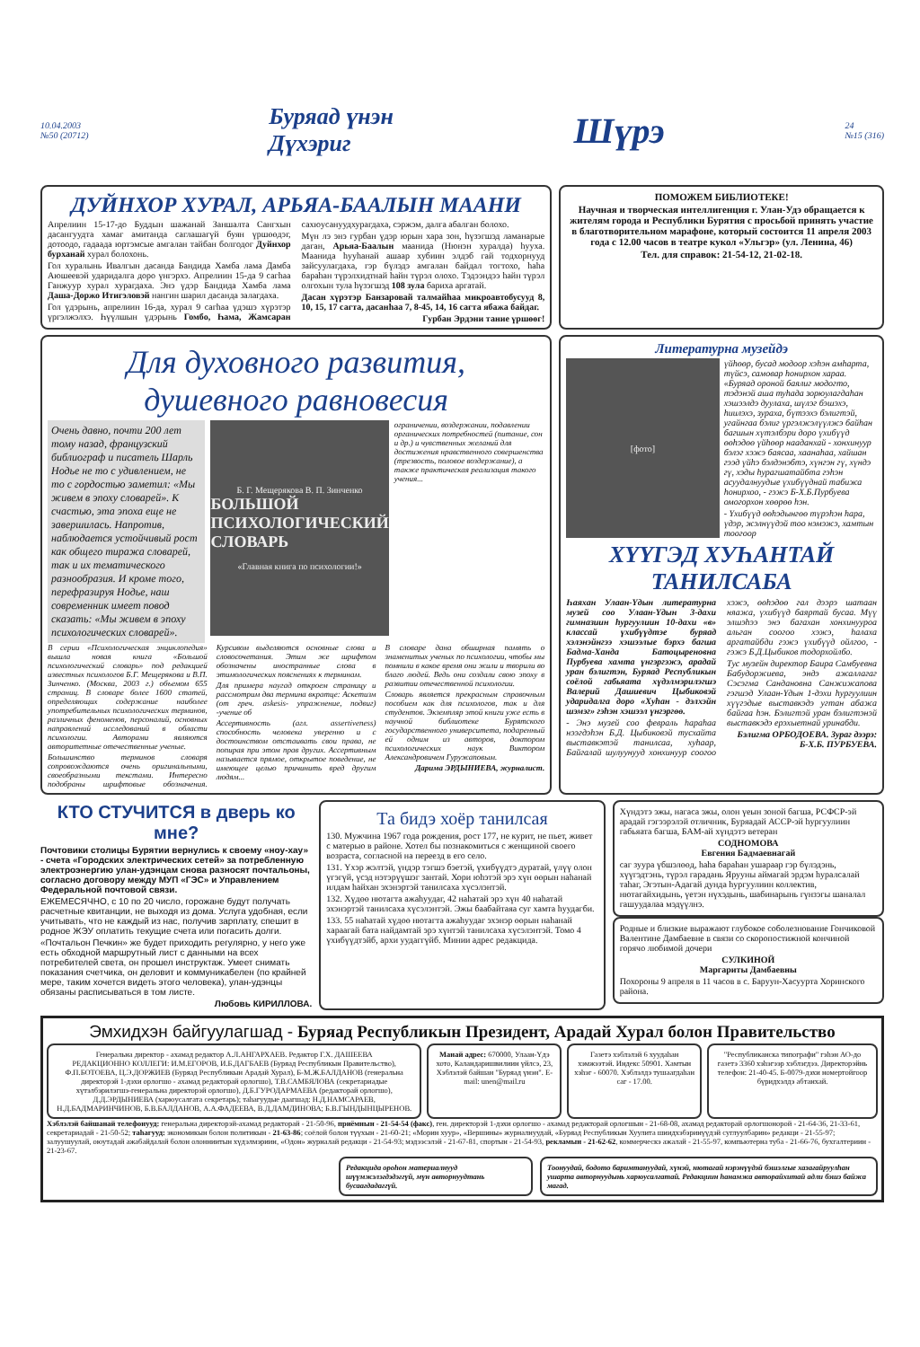10.04.2003
№50 (20712)
Буряад үнэн
Дүхэриг
Шүрэ
24
№15 (316)
ДУЙНХОР ХУРАЛ, АРЬЯА-БААЛЫН МААНИ
Апрелиин 15-17-до Буддын шажанай Заншалта Сангхын дасангуудта хамаг амитанда саглашагүй буян үршөөдэг, дотоодо, гадаада юртэмсые амгалан тайбан болгодог Дуйнхор бурханай хурал болохонь.
Гол хуралынь Ивалгын дасанда Бандида Хамба лама Дамба Аюшеевэй ударидалга доро үнгэрхэ. Апрелиин 15-да 9 сагһаа Ганжуур хурал хурагдаха. Энэ үдэр Бандида Хамба лама Даша-Доржо Итигэловэй нангин шарил дасанда залагдаха.
Гол үдэрынь, апрелиин 16-да, хурал 9 сагһаа үдэшэ хүрэтэр үргэлжэлхэ. Һүүлшын үдэрынь Гомбо, Һама, Жамсаран сахюусануудхурагдаха, сэржэм, далга абалган болохо.
Мүн лэ энэ гурбан үдэр юрын хара зон, һүзэгшэд ламанарые даган, Арьяа-Баалын маанида (Нюнэн хуралда) һууха. Маанида һууһанай ашаар хубиин элдэб гай тодхорнууд зайсуулагдаха, гэр бүлэдэ амгалан байдал тогтохо, һаһа бараһан түрэлхидтнай һайн түрэл олохо. Тэдээндээ һайн түрэл олгохын тула һүзэгшэд 108 зула бариха аргатай.
Дасан хүрэтэр Банзаровай талмайһаа микроавтобусууд 8, 10, 15, 17 сагта, дасанһаа 7, 8-45, 14, 16 сагта ябажа байдаг.
Гурбан Эрдэни тание үршөөг!
ПОМОЖЕМ БИБЛИОТЕКЕ!
Научная и творческая интеллигенция г. Улан-Удэ обращается к жителям города и Республики Бурятия с просьбой принять участие в благотворительном марафоне, который состоится 11 апреля 2003 года с 12.00 часов в театре кукол «Ульгэр» (ул. Ленина, 46)
Тел. для справок: 21-54-12, 21-02-18.
Для духовного развития,
душевного равновесия
Очень давно, почти 200 лет тому назад, французский библиограф и писатель Шарль Нодье не то с удивлением, не то с гордостью заметил: «Мы живем в эпоху словарей». К счастью, эта эпоха еще не завершилась. Напротив, наблюдается устойчивый рост как общего тиража словарей, так и их тематического разнообразия. И кроме того, перефразируя Нодье, наш современник имеет повод сказать: «Мы живем в эпоху психологических словарей».
Б. Г. Мещерякова В. П. Зинченко
БОЛЬШОЙ ПСИХОЛОГИЧЕСКИЙ СЛОВАРЬ
«Главная книга по психологии!»
ограничении, воздержании, подавлении органических потребностей (питание, сон и др.) и чувственных желаний для достижения нравственного совершенства (трезвость, половое воздержание), а также практическая реализация такого учения...
В серии «Психологическая энциклопедия» вышла новая книга «Большой психологический словарь» под редакцией известных психологов Б.Г. Мещерякова и В.П. Зинченко. (Москва, 2003 г.) объемом 655 страниц. В словаре более 1600 статей, определяющих содержание наиболее употребительных психологических терминов, различных феноменов, персоналий, основных направлений исследований в области психологии. Авторами являются авторитетные отечественные ученые.
Большинство терминов словаря сопровождаются очень оригинальными, своеобразными текстами. Интересно подобраны шрифтовые обозначения. Курсивом выделяются основные слова и словосочетания. Этим же шрифтом обозначены иностранные слова в этимологических пояснениях к терминам.
Для примера наугад откроем страницу и рассмотрим два термина вкратце: Аскетизм (от греч. askesis- упражнение, подвиг) -учение об
Ассертивность (агл. assertiveness) способность человека уверенно и с достоинством отстаивать свои права, не попирая при этом прав других. Ассертивным называется прямое, открытое поведение, не имеющее целью причинить вред другим людям...
В словаре дана обширная память о знаменитых ученых по психологии, чтобы мы помнили в какое время они жили и творили во благо людей. Ведь они создали свою эпоху в развитии отечественной психологии.
Словарь является прекрасным справочным пособием как для психологов, так и для студентов. Экземпляр этой книги уже есть в научной библиотеке Бурятского государственного университета, подаренный ей одним из авторов, доктором психологических наук Виктором Александровичем Гуружаповым.
Дарима ЭРДЫНИЕВА, журналист.
Литературна музейдэ
[фото]
үйһөөр, бусад модоор хэһэн амһарта, түйсэ, самовар һонирхон хараа. «Буряад ороной баялиг модогто, тэдэнэй аша туһада зорюулагдаһан хэшээлдэ дуулаха, шүлэг бэшэхэ, һиилэхэ, зураха, бүтээхэ бэлигтэй, угайнгаа бэлиг үргэлжэлүүлжэ байһан багшын хүтэлбэри доро үхибүүд өөһэдөө үйһөөр нааданхай - хонхинуур бэлэг хэжэ баясаа, хаанаһаа, хайшан гээд үйһэ бэлдэнэбтэ, хүнгэн гү, хүндэ гү, хэды һурагшатайбта гэһэн асуудалнуудые үхибүүднай табижа һонирхоо, - гэжэ Б-Х.Б.Пурбуева омогорхон хөөрөө һэн.
- Үхибүүд өөһэдынгөө түрэһэн һара, үдэр, жэлнүүдэй тоо нэмэжэ, хамтын тоогоор
ХҮҮГЭД ХУҺАНТАЙ ТАНИЛСАБА
Һаяхан Улаан-Үдын литературна музей соо Улаан-Үдын 3-дахи гимназиин һургуулиин 10-дахи «в» классай үхибүүдтэе буряад хэлэнэйнгээ хэшээлые бэрхэ багша Бадма-Ханда Батоцыреновна Пурбуева хамта үнгэргэжэ, арадай уран бэлигтэн, Буряад Республикын соёлой габьяата хүдэлмэрилэгшэ Валерий Дашиевич Цыбиковэй ударидалга доро «Хуһан - дэлхэйн шэмэг» гэһэн хэшээл үнгэргөө.
- Энэ музей соо февраль һараһаа нээгдэһэн Б.Д. Цыбиковэй тусхайта выставкэтэй танилсаа, хуһаар, Байгалай шулуунууд хонхинуур соогоо хэжэ, өөһэдөө гал дээрэ шатаан няажа, үхибүүд баяртай бусаа. Мүү элшэһээ энэ багахан хонхинууроа альган соогоо хэжэ, һалаха аргатайбди гэжэ үхибүүд ойлгоо, - гэжэ Б.Д.Цыбиков тодорхойлбо.
Тус музейн директор Баира Самбуевна Бабудоржиева, эндэ ажаллагаг Сэсэгма Сандановна Санжижапова гэгшэд Улаан-Үдын 1-дэхи һургуулиин хүүгэдые выставкэдэ угтан абажа байгаа һэн. Бэлигтэй уран бэлигтэнэй выставкэдэ ерэхыетнай уринабди.
Бэлигма ОРБОДОЕВА. Зураг дээрэ: Б-Х.Б. ПУРБУЕВА.
КТО СТУЧИТСЯ в дверь ко мне?
Почтовики столицы Бурятии вернулись к своему «ноу-хау» - счета «Городских электрических сетей» за потребленную электроэнергию улан-удэнцам снова разносят почтальоны, согласно договору между МУП «ГЭС» и Управлением Федеральной почтовой связи.
ЕЖЕМЕСЯЧНО, с 10 по 20 число, горожане будут получать расчетные квитанции, не выходя из дома. Услуга удобная, если учитывать, что не каждый из нас, получив зарплату, спешит в родное ЖЭУ оплатить текущие счета или погасить долги.
«Почтальон Печкин» же будет приходить регулярно, у него уже есть обходной маршрутный лист с данными на всех потребителей света, он прошел инструктаж. Умеет снимать показания счетчика, он деловит и коммуникабелен (по крайней мере, таким хочется видеть этого человека), улан-удэнцы обязаны расписываться в том листе.
Любовь КИРИЛЛОВА.
Та бидэ хоёр танилсая
130. Мужчина 1967 года рождения, рост 177, не курит, не пьет, живет с матерью в районе. Хотел бы познакомиться с женщиной своего возраста, согласной на переезд в его село.
131. Үхэр жэлтэй, үндэр тэгшэ бэетэй, үхибүүдтэ дуратай, үлүү олон үгэгүй, үсэд нэтэрүүшэг зантай. Хори юһэтэй эрэ хүн өөрын наһанай илдам һайхан эхэнэртэй танилсаха хүсэлэнтэй.
132. Хүдөө нютагта ажаһуудаг, 42 наһатай эрэ хүн 40 наһатай эхэнэртэй танилсаха хүсэлэнтэй. Эжы баабайтаяа суг хамта һуудагби.
133. 55 наһатай хүдөө нютагта ажаһуудаг эхэнэр өөрын наһанай хараагай бата найдамтай эрэ хүнтэй танилсаха хүсэлэнтэй. Томо 4 үхибүүдтэйб, архи уудаггүйб. Минии адрес редакцида.
Хүндэтэ эжы, нагаса эжы, олон үеын зоной багша, РСФСР-эй арадай гэгээрэлэй отличник, Буряадай АССР-эй һургуулиин габьяата багша, БАМ-ай хүндэтэ ветеран
СОДНОМОВА
Евгения Бадмаевнагай
саг зуура үбшэлөөд, һаһа бараһан ушараар гэр бүлэдэнь, хүүгэдтэнь, түрэл гарадань Ярууны аймагай эрдэм һуралсалай таһаг, Эгэтын-Адагай дунда һургуулиин коллектив, нютагайхидынь, үетэн нүхэдынь, шабинарынь гүнзэгы шаналал гашуудалаа мэдүүлнэ.
Родные и близкие выражают глубокое соболезнование Гончиковой Валентине Дамбаевне в связи со скоропостижной кончиной горячо любимой дочери
СУЛКИНОЙ
Маргариты Дамбаевны
Похороны 9 апреля в 11 часов в с. Баруун-Хасуурта Хоринского района.
Эмхидхэн байгуулагшад - Буряад Республикын Президент, Арадай Хурал болон Правительство
Генеральна директор - ахамад редактор А.Л.АНГАРХАЕВ. Редактор Г.Х. ДАШЕЕВА
РЕДАКЦИОННО КОЛЛЕГИ: И.М.ЕГОРОВ, И.Б.ДАГБАЕВ (Буряад Республикын Правительство), Ф.П.БОТОЕВА, Ц.Э.ДОРЖИЕВ (Буряад Республикын Арадай Хурал), Б-М.Ж.БАЛДАНОВ (генеральна директорэй 1-дэхи орлогшо - ахамад редакторай орлогшо), Т.В.САМБЯЛОВА (секретариадые хүтэлбэрилэгшэ-генеральна директорэй орлогшо), Д.Б.ГУРОДАРМАЕВА (редакторай орлогшо), Д.Д.ЭРДЫНИЕВА (харюусалгата секретарь); таһагуудые даагшад: Н.Д.НАМСАРАЕВ, Н.Д.БАДМАРИНЧИНОВ, Б.В.БАЛДАНОВ, А.А.ФАДЕЕВА, В.Д.ДАМДИНОВА; Б.В.ГЫНДЫНЦЫРЕНОВ.
Манай адрес: 670000, Улаан-Үдэ хото, Каландаришвилиин үйлсэ, 23, Хэблэлэй байшан "Буряад үнэн". E-mail: unen@mail.ru
Газетэ хэблэлэй 6 хуудаһан хэмжээтэй. Индекс 50901. Хамтын хэһэг - 60070. Хэблэлдэ тушаагдаһан саг - 17.00.
"Республиканска типографи" гэһэн АО-до газетэ 3360 хэһэгээр хэблэгдээ. Директорэйнь телефон: 21-40-45. Б-0079-дэхи номертойгоор бүридхэлдэ абтанхай.
Хэблэлэй байшанай телефонууд: генеральна директорэй-ахамад редакторай - 21-50-96, приёмнын - 21-54-54 (факс), ген. директорэй 1-дэхи орлогшо - ахамад редакторай орлогшын - 21-68-08, ахамад редакторай орлогшонорой - 21-64-36, 21-33-61, секретариадай - 21-50-52; таһагууд: экономикын болон политикын - 21-63-86; соёлой болон түүхын - 21-60-21; «Морин хуур», «Вершины» журналнуудай, «Буряад Республикын Хуулита шиидхэбэринүүдэй суглуулбарин» редакци - 21-55-97; залуушуулай, оюутадай ажабайдалай болон олонниитын хүдэлмэриин, «Одон» журналай редакци - 21-54-93; мэдээсэлэй - 21-67-81, спортын - 21-54-93, рекламын - 21-62-62, коммерческэ ажалай - 21-55-97, компьютерна туба - 21-66-76, бухгалтериин - 21-23-67.
Редакцида ороһон материалнууд шүүмжэлэгдэдэггүй, мүн авторнуудтань бусаагдадаггүй.
Тоонуудай, бодото баримтануудай, хүнэй, нютагай нэрэнүүдэй бэшэлгые хазагайруулһан ушарта авторнуудынь харюусалгатай. Редакциин һанамжа авторайхитай адли бэшэ байжа магад.